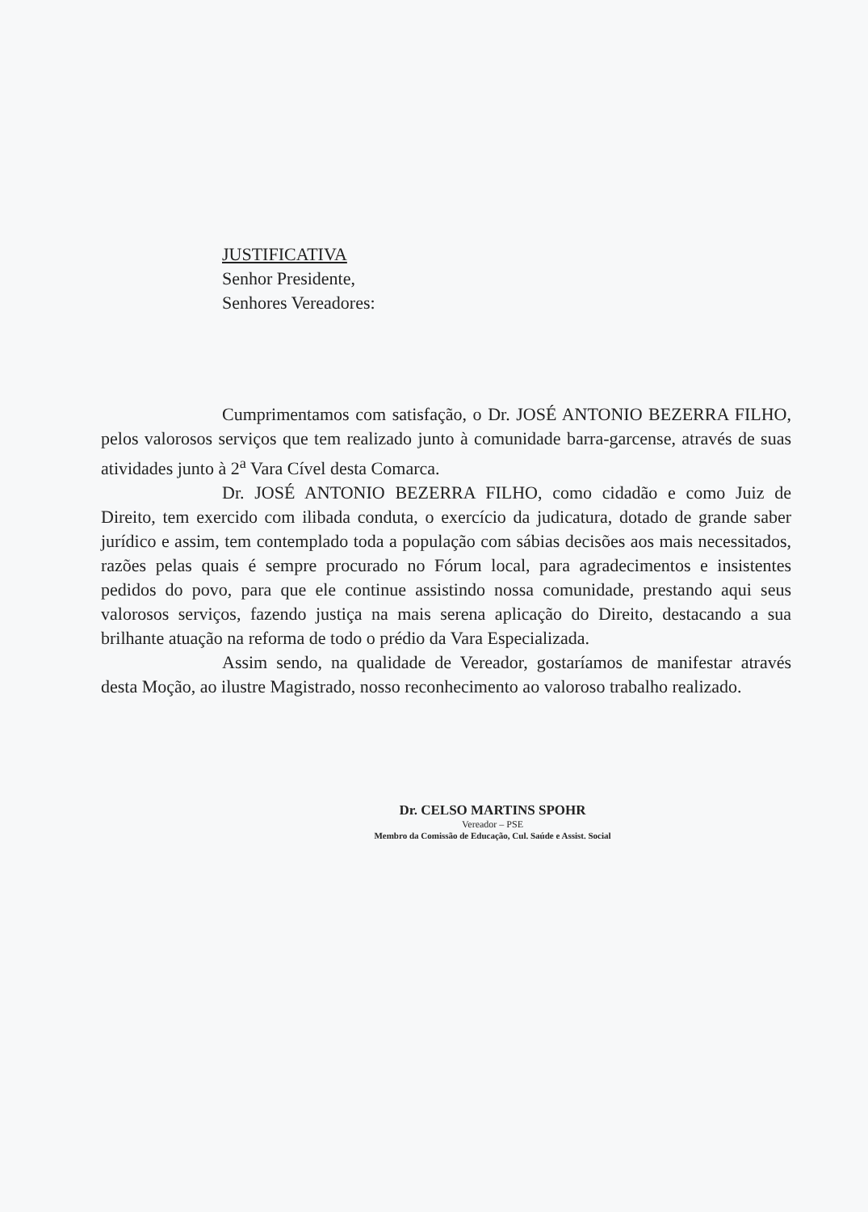JUSTIFICATIVA
Senhor Presidente,
Senhores Vereadores:
Cumprimentamos com satisfação, o Dr. JOSÉ ANTONIO BEZERRA FILHO, pelos valorosos serviços que tem realizado junto à comunidade barra-garcense, através de suas atividades junto à 2<sup>a</sup> Vara Cível desta Comarca.
Dr. JOSÉ ANTONIO BEZERRA FILHO, como cidadão e como Juiz de Direito, tem exercido com ilibada conduta, o exercício da judicatura, dotado de grande saber jurídico e assim, tem contemplado toda a população com sábias decisões aos mais necessitados, razões pelas quais é sempre procurado no Fórum local, para agradecimentos e insistentes pedidos do povo, para que ele continue assistindo nossa comunidade, prestando aqui seus valorosos serviços, fazendo justiça na mais serena aplicação do Direito, destacando a sua brilhante atuação na reforma de todo o prédio da Vara Especializada.
Assim sendo, na qualidade de Vereador, gostaríamos de manifestar através desta Moção, ao ilustre Magistrado, nosso reconhecimento ao valoroso trabalho realizado.
Dr. CELSO MARTINS SPOHR
Vereador – PSE
Membro da Comissão de Educação, Cul. Saúde e Assist. Social